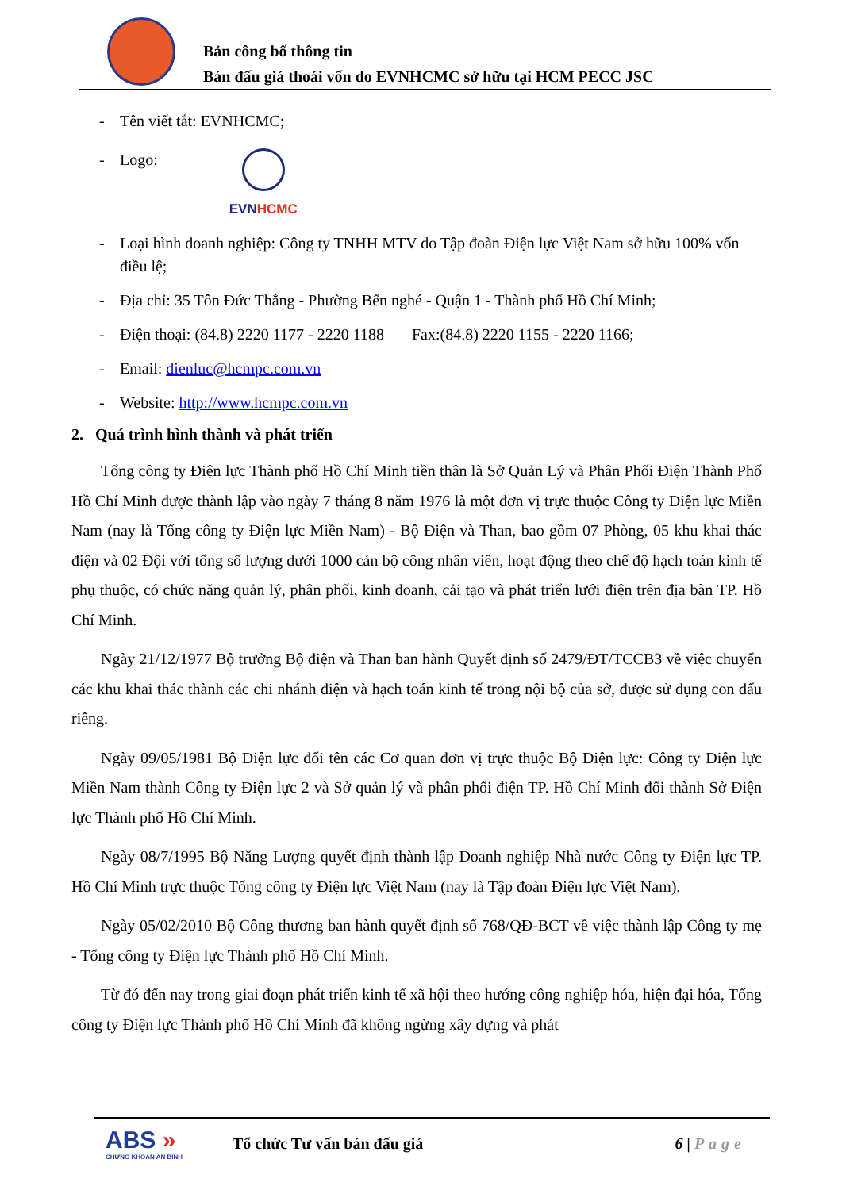Bản công bố thông tin
Bán đấu giá thoái vốn do EVNHCMC sở hữu tại HCM PECC JSC
- Tên viết tắt: EVNHCMC;
- Logo:
EVNHCMC
- Loại hình doanh nghiệp: Công ty TNHH MTV do Tập đoàn Điện lực Việt Nam sở hữu 100% vốn điều lệ;
- Địa chỉ: 35 Tôn Đức Thắng - Phường Bến nghé - Quận 1 - Thành phố Hồ Chí Minh;
- Điện thoại: (84.8) 2220 1177 - 2220 1188 Fax:(84.8) 2220 1155 - 2220 1166;
- Email: dienluc@hcmpc.com.vn
- Website: http://www.hcmpc.com.vn
2. Quá trình hình thành và phát triển
Tổng công ty Điện lực Thành phố Hồ Chí Minh tiền thân là Sở Quản Lý và Phân Phối Điện Thành Phố Hồ Chí Minh được thành lập vào ngày 7 tháng 8 năm 1976 là một đơn vị trực thuộc Công ty Điện lực Miền Nam (nay là Tổng công ty Điện lực Miền Nam) - Bộ Điện và Than, bao gồm 07 Phòng, 05 khu khai thác điện và 02 Đội với tổng số lượng dưới 1000 cán bộ công nhân viên, hoạt động theo chế độ hạch toán kinh tế phụ thuộc, có chức năng quản lý, phân phối, kinh doanh, cải tạo và phát triển lưới điện trên địa bàn TP. Hồ Chí Minh.
Ngày 21/12/1977 Bộ trưởng Bộ điện và Than ban hành Quyết định số 2479/ĐT/TCCB3 về việc chuyển các khu khai thác thành các chi nhánh điện và hạch toán kinh tế trong nội bộ của sở, được sử dụng con dấu riêng.
Ngày 09/05/1981 Bộ Điện lực đổi tên các Cơ quan đơn vị trực thuộc Bộ Điện lực: Công ty Điện lực Miền Nam thành Công ty Điện lực 2 và Sở quản lý và phân phối điện TP. Hồ Chí Minh đổi thành Sở Điện lực Thành phố Hồ Chí Minh.
Ngày 08/7/1995 Bộ Năng Lượng quyết định thành lập Doanh nghiệp Nhà nước Công ty Điện lực TP. Hồ Chí Minh trực thuộc Tổng công ty Điện lực Việt Nam (nay là Tập đoàn Điện lực Việt Nam).
Ngày 05/02/2010 Bộ Công thương ban hành quyết định số 768/QĐ-BCT về việc thành lập Công ty mẹ - Tổng công ty Điện lực Thành phố Hồ Chí Minh.
Từ đó đến nay trong giai đoạn phát triển kinh tế xã hội theo hướng công nghiệp hóa, hiện đại hóa, Tổng công ty Điện lực Thành phố Hồ Chí Minh đã không ngừng xây dựng và phát
ABS »
CHỨNG KHOÁN AN BÌNH
Tổ chức Tư vấn bán đấu giá 6 | Page